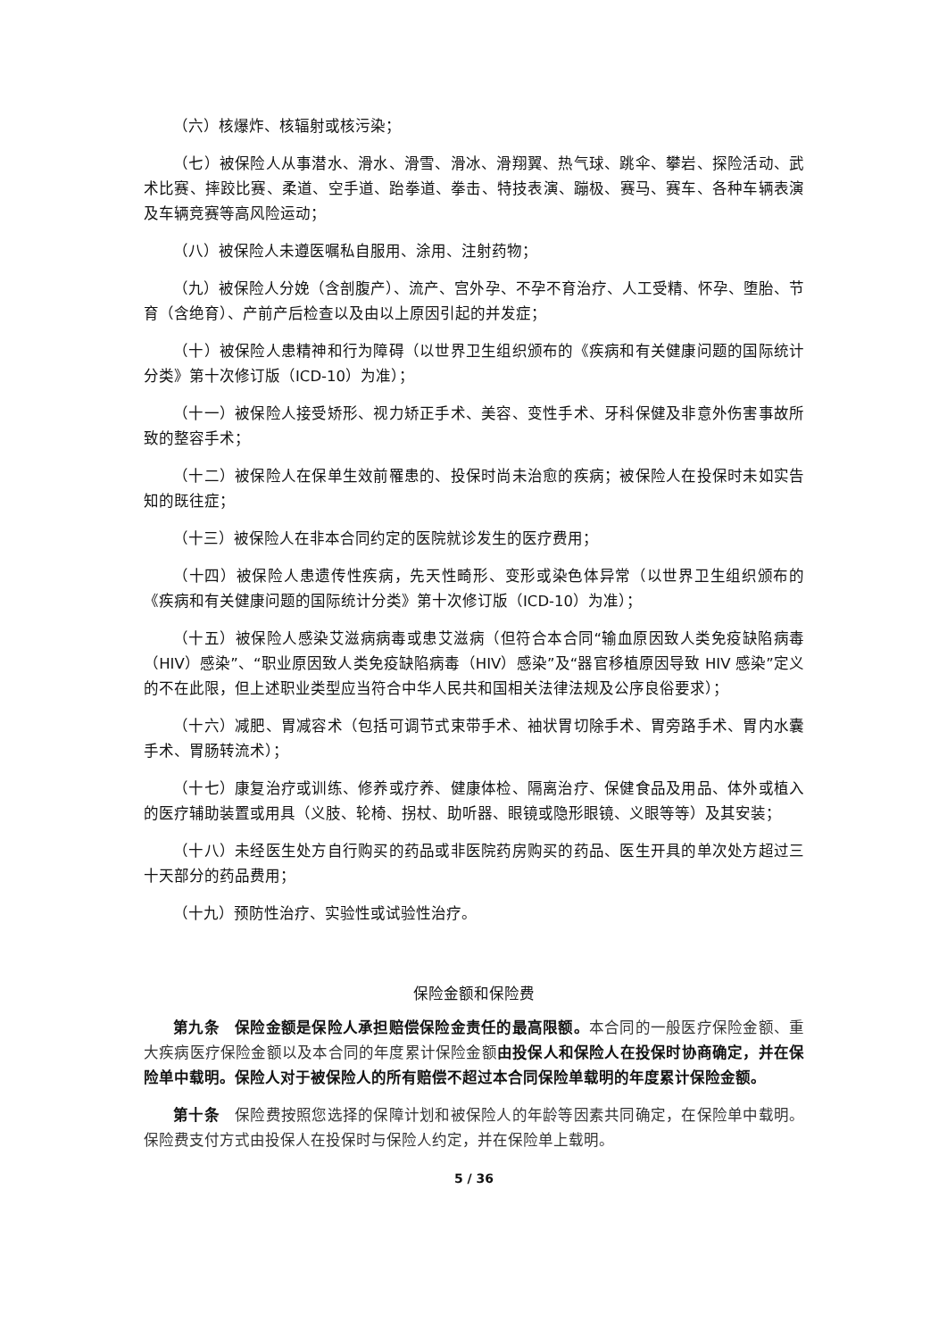（六）核爆炸、核辐射或核污染；
（七）被保险人从事潜水、滑水、滑雪、滑冰、滑翔翼、热气球、跳伞、攀岩、探险活动、武术比赛、摔跤比赛、柔道、空手道、跆拳道、拳击、特技表演、蹦极、赛马、赛车、各种车辆表演及车辆竞赛等高风险运动；
（八）被保险人未遵医嘱私自服用、涂用、注射药物；
（九）被保险人分娩（含剖腹产）、流产、宫外孕、不孕不育治疗、人工受精、怀孕、堕胎、节育（含绝育）、产前产后检查以及由以上原因引起的并发症；
（十）被保险人患精神和行为障碍（以世界卫生组织颁布的《疾病和有关健康问题的国际统计分类》第十次修订版（ICD-10）为准）；
（十一）被保险人接受矫形、视力矫正手术、美容、变性手术、牙科保健及非意外伤害事故所致的整容手术；
（十二）被保险人在保单生效前罹患的、投保时尚未治愈的疾病；被保险人在投保时未如实告知的既往症；
（十三）被保险人在非本合同约定的医院就诊发生的医疗费用；
（十四）被保险人患遗传性疾病，先天性畸形、变形或染色体异常（以世界卫生组织颁布的《疾病和有关健康问题的国际统计分类》第十次修订版（ICD-10）为准）；
（十五）被保险人感染艾滋病病毒或患艾滋病（但符合本合同“输血原因致人类免疫缺陷病毒（HIV）感染”、“职业原因致人类免疫缺陷病毒（HIV）感染”及“器官移植原因导致 HIV 感染”定义的不在此限，但上述职业类型应当符合中华人民共和国相关法律法规及公序良俗要求）；
（十六）减肥、胃减容术（包括可调节式束带手术、袖状胃切除手术、胃旁路手术、胃内水囊手术、胃肠转流术）；
（十七）康复治疗或训练、修养或疗养、健康体检、隔离治疗、保健食品及用品、体外或植入的医疗辅助装置或用具（义肢、轮椅、拐杖、助听器、眼镜或隐形眼镜、义眼等等）及其安装；
（十八）未经医生处方自行购买的药品或非医院药房购买的药品、医生开具的单次处方超过三十天部分的药品费用；
（十九）预防性治疗、实验性或试验性治疗。
保险金额和保险费
第九条　保险金额是保险人承担赔偿保险金责任的最高限额。本合同的一般医疗保险金额、重大疾病医疗保险金额以及本合同的年度累计保险金额 由投保人和保险人在投保时协商确定，并在保险单中载明。保险人对于被保险人的所有赔偿不超过本合同保险单载明的年度累计保险金额。
第十条　保险费按照您选择的保障计划和被保险人的年龄等因素共同确定，在保险单中载明。保险费支付方式由投保人在投保时与保险人约定，并在保险单上载明。
5 / 36